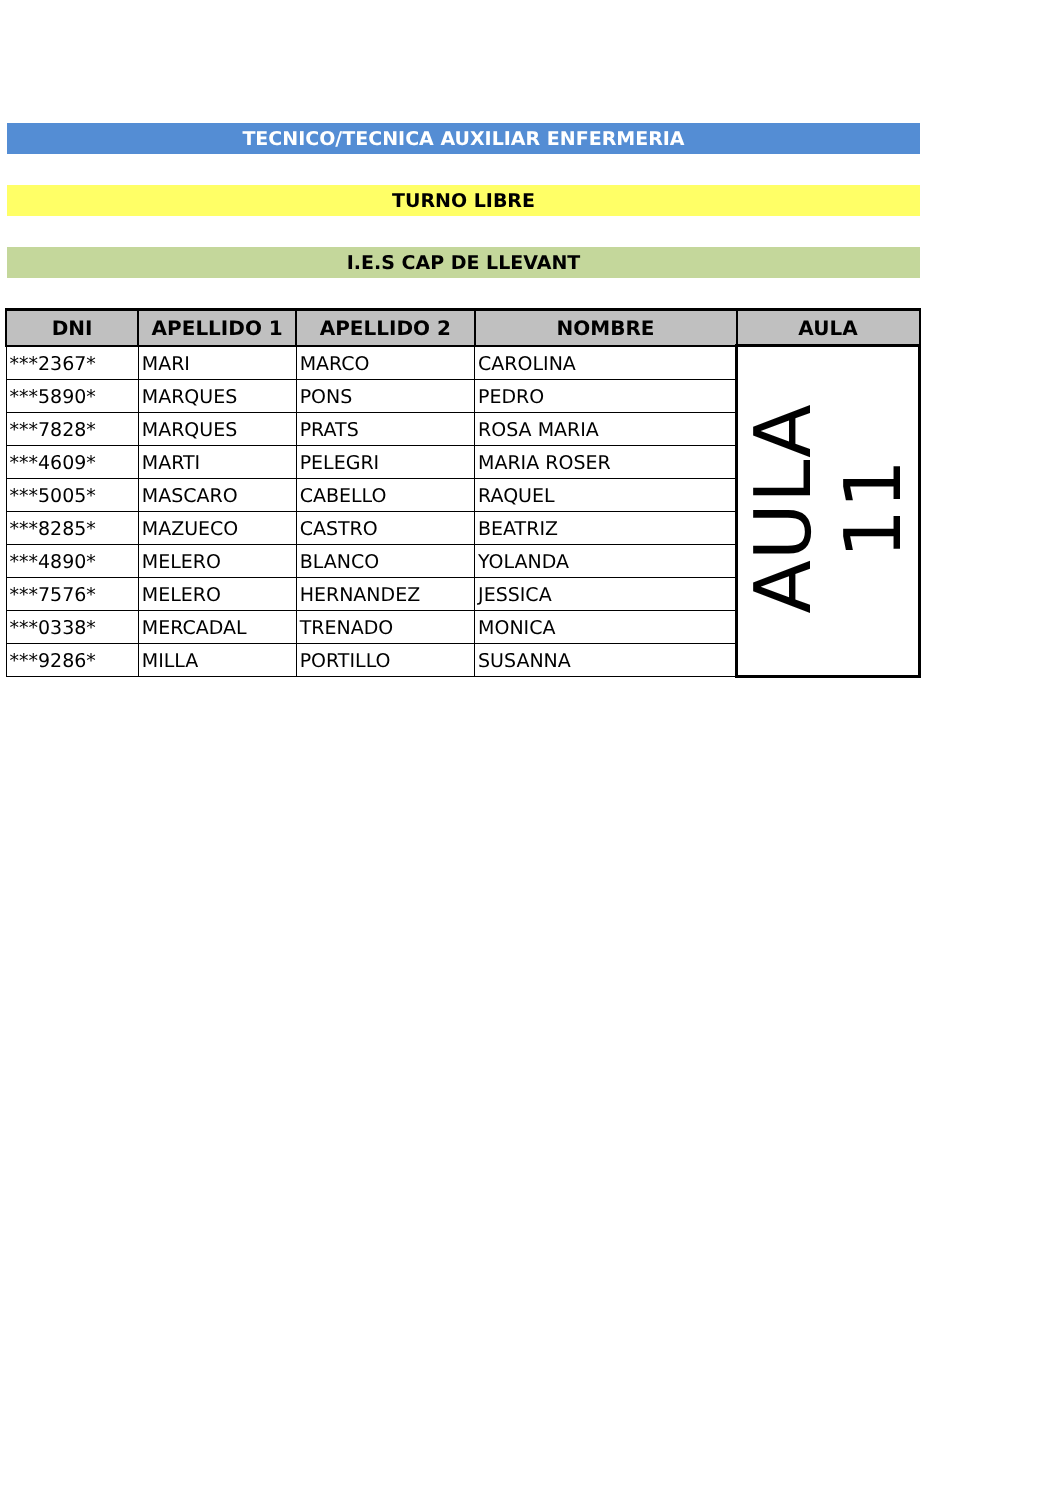TECNICO/TECNICA AUXILIAR ENFERMERIA
TURNO LIBRE
I.E.S CAP DE LLEVANT
| DNI | APELLIDO 1 | APELLIDO 2 | NOMBRE | AULA |
| --- | --- | --- | --- | --- |
| ***2367* | MARI | MARCO | CAROLINA | AULA 11 |
| ***5890* | MARQUES | PONS | PEDRO | |
| ***7828* | MARQUES | PRATS | ROSA MARIA | |
| ***4609* | MARTI | PELEGRI | MARIA ROSER | |
| ***5005* | MASCARO | CABELLO | RAQUEL | |
| ***8285* | MAZUECO | CASTRO | BEATRIZ | |
| ***4890* | MELERO | BLANCO | YOLANDA | |
| ***7576* | MELERO | HERNANDEZ | JESSICA | |
| ***0338* | MERCADAL | TRENADO | MONICA | |
| ***9286* | MILLA | PORTILLO | SUSANNA | |